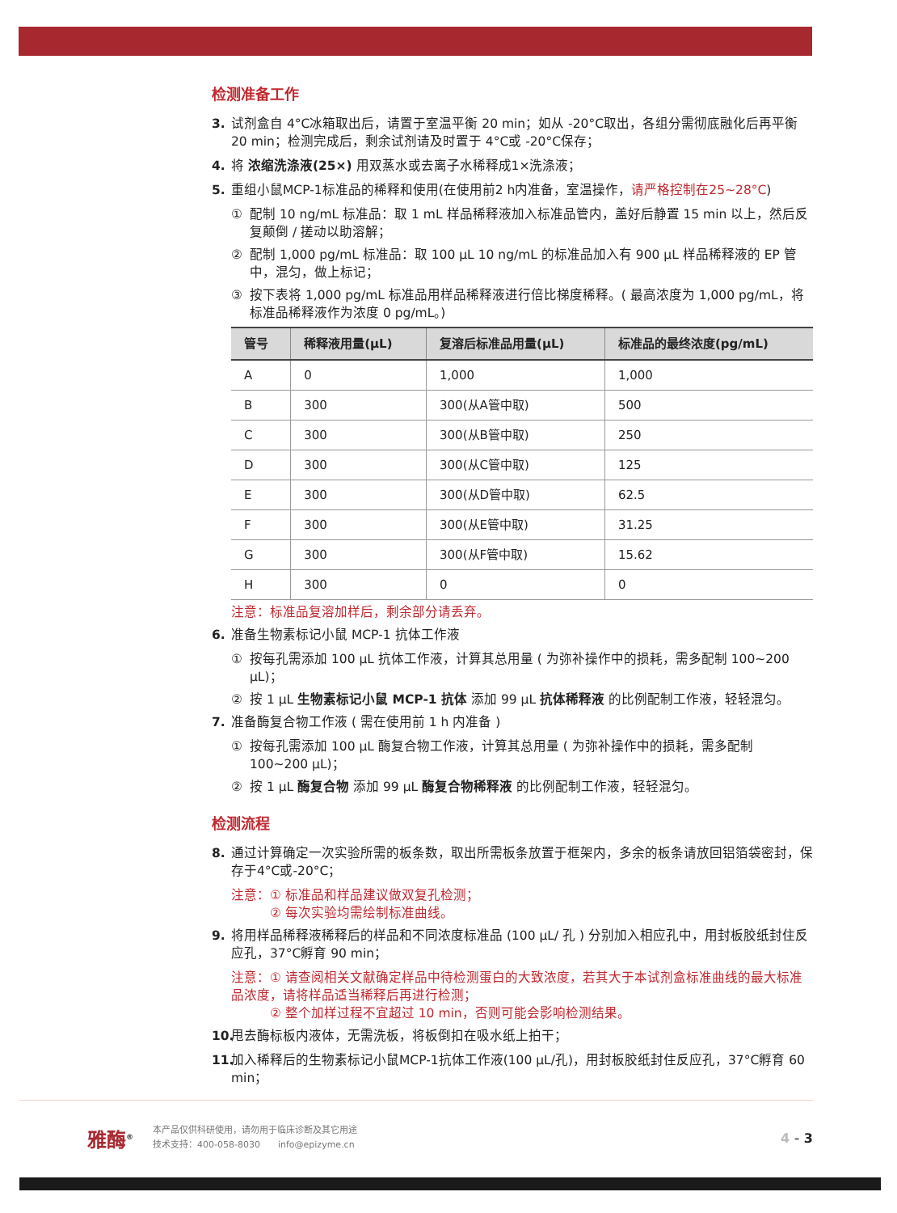检测准备工作
3. 试剂盒自 4°C冰箱取出后，请置于室温平衡 20 min；如从 -20°C取出，各组分需彻底融化后再平衡 20 min；检测完成后，剩余试剂请及时置于 4°C或 -20°C保存；
4. 将 浓缩洗涤液(25×) 用双蒸水或去离子水稀释成1×洗涤液；
5. 重组小鼠MCP-1标准品的稀释和使用(在使用前2 h内准备，室温操作，请严格控制在25~28°C)
① 配制 10 ng/mL 标准品：取 1 mL 样品稀释液加入标准品管内，盖好后静置 15 min 以上，然后反复颠倒 / 搓动以助溶解；
② 配制 1,000 pg/mL 标准品：取 100 μL 10 ng/mL 的标准品加入有 900 μL 样品稀释液的 EP 管中，混匀，做上标记；
③ 按下表将 1,000 pg/mL 标准品用样品稀释液进行倍比梯度稀释。( 最高浓度为 1,000 pg/mL，将标准品稀释液作为浓度 0 pg/mL。)
| 管号 | 稀释液用量(μL) | 复溶后标准品用量(μL) | 标准品的最终浓度(pg/mL) |
| --- | --- | --- | --- |
| A | 0 | 1,000 | 1,000 |
| B | 300 | 300(从A管中取) | 500 |
| C | 300 | 300(从B管中取) | 250 |
| D | 300 | 300(从C管中取) | 125 |
| E | 300 | 300(从D管中取) | 62.5 |
| F | 300 | 300(从E管中取) | 31.25 |
| G | 300 | 300(从F管中取) | 15.62 |
| H | 300 | 0 | 0 |
注意：标准品复溶加样后，剩余部分请丢弃。
6. 准备生物素标记小鼠 MCP-1 抗体工作液
① 按每孔需添加 100 μL 抗体工作液，计算其总用量 ( 为弥补操作中的损耗，需多配制 100~200 μL)；
② 按 1 μL 生物素标记小鼠 MCP-1 抗体 添加 99 μL 抗体稀释液 的比例配制工作液，轻轻混匀。
7. 准备酶复合物工作液 ( 需在使用前 1 h 内准备 )
① 按每孔需添加 100 μL 酶复合物工作液，计算其总用量 ( 为弥补操作中的损耗，需多配制 100~200 μL)；
② 按 1 μL 酶复合物 添加 99 μL 酶复合物稀释液 的比例配制工作液，轻轻混匀。
检测流程
8. 通过计算确定一次实验所需的板条数，取出所需板条放置于框架内，多余的板条请放回铝箔袋密封，保存于4°C或-20°C；
注意：① 标准品和样品建议做双复孔检测；
　　　② 每次实验均需绘制标准曲线。
9. 将用样品稀释液稀释后的样品和不同浓度标准品 (100 μL/ 孔 ) 分别加入相应孔中，用封板胶纸封住反应孔，37°C孵育 90 min；
注意：① 请查阅相关文献确定样品中待检测蛋白的大致浓度，若其大于本试剂盒标准曲线的最大标准品浓度，请将样品适当稀释后再进行检测；
　　　② 整个加样过程不宜超过 10 min，否则可能会影响检测结果。
10. 甩去酶标板内液体，无需洗板，将板倒扣在吸水纸上拍干；
11. 加入稀释后的生物素标记小鼠MCP-1抗体工作液(100 μL/孔)，用封板胶纸封住反应孔，37°C孵育 60 min；
雅酶<sup>®</sup> 本产品仅供科研使用，请勿用于临床诊断及其它用途
技术支持：400-058-8030　　info@epizyme.cn 4 - 3